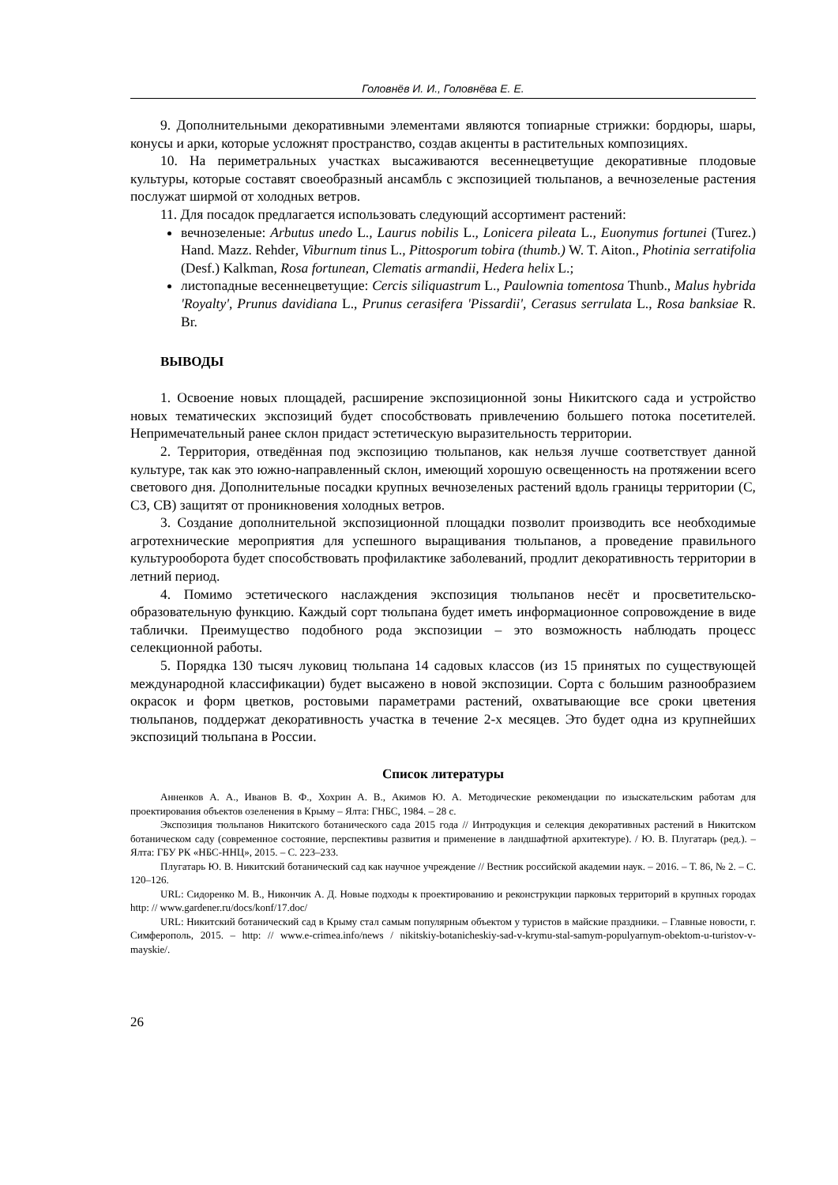Головнёв И. И., Головнёва Е. Е.
9. Дополнительными декоративными элементами являются топиарные стрижки: бордюры, шары, конусы и арки, которые усложнят пространство, создав акценты в растительных композициях.
10. На периметральных участках высаживаются весеннецветущие декоративные плодовые культуры, которые составят своеобразный ансамбль с экспозицией тюльпанов, а вечнозеленые растения послужат ширмой от холодных ветров.
11. Для посадок предлагается использовать следующий ассортимент растений:
вечнозеленые: Arbutus unedo L., Laurus nobilis L., Lonicera pileata L., Euonymus fortunei (Turez.) Hand. Mazz. Rehder, Viburnum tinus L., Pittosporum tobira (thumb.) W. T. Aiton., Photinia serratifolia (Desf.) Kalkman, Rosa fortunean, Clematis armandii, Hedera helix L.;
листопадные весеннецветущие: Cercis siliquastrum L., Paulownia tomentosa Thunb., Malus hybrida 'Royalty', Prunus davidiana L., Prunus cerasifera 'Pissardii', Cerasus serrulata L., Rosa banksiae R. Br.
ВЫВОДЫ
1. Освоение новых площадей, расширение экспозиционной зоны Никитского сада и устройство новых тематических экспозиций будет способствовать привлечению большего потока посетителей. Непримечательный ранее склон придаст эстетическую выразительность территории.
2. Территория, отведённая под экспозицию тюльпанов, как нельзя лучше соответствует данной культуре, так как это южно-направленный склон, имеющий хорошую освещенность на протяжении всего светового дня. Дополнительные посадки крупных вечнозеленых растений вдоль границы территории (С, СЗ, СВ) защитят от проникновения холодных ветров.
3. Создание дополнительной экспозиционной площадки позволит производить все необходимые агротехнические мероприятия для успешного выращивания тюльпанов, а проведение правильного культурооборота будет способствовать профилактике заболеваний, продлит декоративность территории в летний период.
4. Помимо эстетического наслаждения экспозиция тюльпанов несёт и просветительско-образовательную функцию. Каждый сорт тюльпана будет иметь информационное сопровождение в виде таблички. Преимущество подобного рода экспозиции – это возможность наблюдать процесс селекционной работы.
5. Порядка 130 тысяч луковиц тюльпана 14 садовых классов (из 15 принятых по существующей международной классификации) будет высажено в новой экспозиции. Сорта с большим разнообразием окрасок и форм цветков, ростовыми параметрами растений, охватывающие все сроки цветения тюльпанов, поддержат декоративность участка в течение 2-х месяцев. Это будет одна из крупнейших экспозиций тюльпана в России.
Список литературы
Анненков А. А., Иванов В. Ф., Хохрин А. В., Акимов Ю. А. Методические рекомендации по изыскательским работам для проектирования объектов озеленения в Крыму – Ялта: ГНБС, 1984. – 28 с.
Экспозиция тюльпанов Никитского ботанического сада 2015 года // Интродукция и селекция декоративных растений в Никитском ботаническом саду (современное состояние, перспективы развития и применение в ландшафтной архитектуре). / Ю. В. Плугатарь (ред.). – Ялта: ГБУ РК «НБС-ННЦ», 2015. – С. 223–233.
Плугатарь Ю. В. Никитский ботанический сад как научное учреждение // Вестник российской академии наук. – 2016. – Т. 86, № 2. – С. 120–126.
URL: Сидоренко М. В., Никончик А. Д. Новые подходы к проектированию и реконструкции парковых территорий в крупных городах http: // www.gardener.ru/docs/konf/17.doc/
URL: Никитский ботанический сад в Крыму стал самым популярным объектом у туристов в майские праздники. – Главные новости, г. Симферополь, 2015. – http: // www.e-crimea.info/news / nikitskiy-botanicheskiy-sad-v-krymu-stal-samym-populyarnym-obektom-u-turistov-v-mayskie/.
26